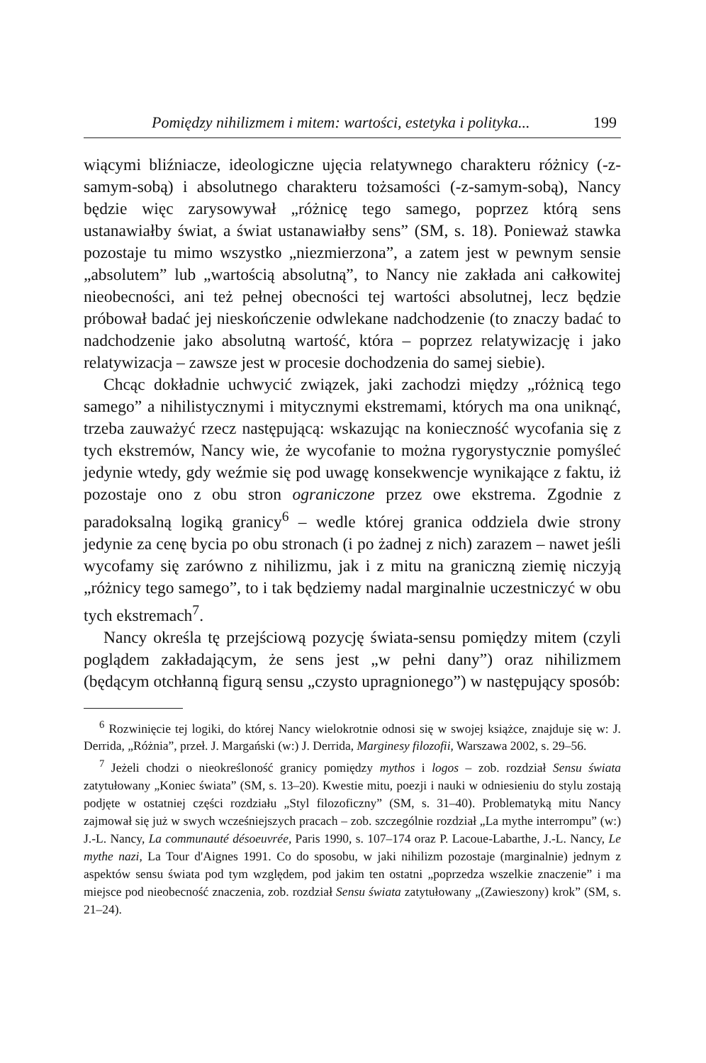Pomiędzy nihilizmem i mitem: wartości, estetyka i polityka... 199
wiącymi bliźniacze, ideologiczne ujęcia relatywnego charakteru różnicy (-z-samym-sobą) i absolutnego charakteru tożsamości (-z-samym-sobą), Nancy będzie więc zarysowywał „różnicę tego samego, poprzez którą sens ustanawiałby świat, a świat ustanawiałby sens” (SM, s. 18). Ponieważ stawka pozostaje tu mimo wszystko „niezmierzona”, a zatem jest w pewnym sensie „absolutem” lub „wartością absolutną”, to Nancy nie zakłada ani całkowitej nieobecności, ani też pełnej obecności tej wartości absolutnej, lecz będzie próbował badać jej nieskończenie odwlekane nadchodzenie (to znaczy badać to nadchodzenie jako absolutną wartość, która – poprzez relatywizację i jako relatywizacja – zawsze jest w procesie dochodzenia do samej siebie).
Chcąc dokładnie uchwycić związek, jaki zachodzi między „różnicą tego samego” a nihilistycznymi i mitycznymi ekstremami, których ma ona uniknąć, trzeba zauważyć rzecz następującą: wskazując na konieczność wycofania się z tych ekstremów, Nancy wie, że wycofanie to można rygorystycznie pomyśleć jedynie wtedy, gdy weźmie się pod uwagę konsekwencje wynikające z faktu, iż pozostaje ono z obu stron ograniczone przez owe ekstrema. Zgodnie z paradoksalną logiką granicy<sup>6</sup> – wedle której granica oddziela dwie strony jedynie za cenę bycia po obu stronach (i po żadnej z nich) zarazem – nawet jeśli wycofamy się zarówno z nihilizmu, jak i z mitu na graniczną ziemię niczyją „różnicy tego samego”, to i tak będziemy nadal marginalnie uczestniczyć w obu tych ekstremach<sup>7</sup>.
Nancy określa tę przejściową pozycję świata-sensu pomiędzy mitem (czyli poglądem zakładającym, że sens jest „w pełni dany”) oraz nihilizmem (będącym otchłanną figurą sensu „czysto upragnionego”) w następujący sposób:
<sup>6</sup> Rozwinięcie tej logiki, do której Nancy wielokrotnie odnosi się w swojej książce, znajduje się w: J. Derrida, „Różnia”, przeł. J. Margański (w:) J. Derrida, Marginesy filozofii, Warszawa 2002, s. 29–56.
<sup>7</sup> Jeżeli chodzi o nieokreśloność granicy pomiędzy mythos i logos – zob. rozdział Sensu świata zatytułowany „Koniec świata” (SM, s. 13–20). Kwestie mitu, poezji i nauki w odniesieniu do stylu zostają podjęte w ostatniej części rozdziału „Styl filozoficzny” (SM, s. 31–40). Problematyką mitu Nancy zajmował się już w swych wcześniejszych pracach – zob. szczególnie rozdział „La mythe interrompu” (w:) J.-L. Nancy, La communauté désoeuvrée, Paris 1990, s. 107–174 oraz P. Lacoue-Labarthe, J.-L. Nancy, Le mythe nazi, La Tour d'Aignes 1991. Co do sposobu, w jaki nihilizm pozostaje (marginalnie) jednym z aspektów sensu świata pod tym względem, pod jakim ten ostatni „poprzedza wszelkie znaczenie” i ma miejsce pod nieobecność znaczenia, zob. rozdział Sensu świata zatytułowany „(Zawieszony) krok” (SM, s. 21–24).